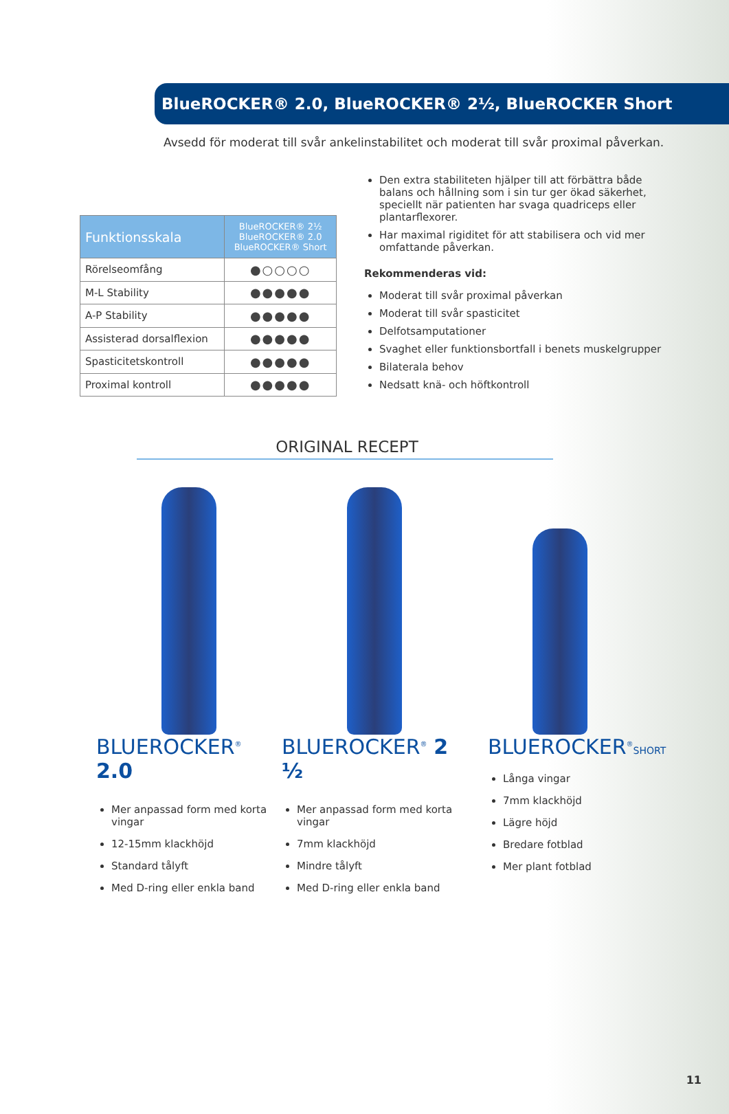BlueROCKER® 2.0, BlueROCKER® 2½, BlueROCKER Short
Avsedd för moderat till svår ankelinstabilitet och moderat till svår proximal påverkan.
| Funktionsskala | BlueROCKER® 2½ BlueROCKER® 2.0 BlueROCKER® Short |
| --- | --- |
| Rörelseomfång | ●○○○○ |
| M-L Stability | ●●●●● |
| A-P Stability | ●●●●● |
| Assisterad dorsalflexion | ●●●●● |
| Spasticitetskontroll | ●●●●● |
| Proximal kontroll | ●●●●● |
Den extra stabiliteten hjälper till att förbättra både balans och hållning som i sin tur ger ökad säkerhet, speciellt när patienten har svaga quadriceps eller plantarflexorer.
Har maximal rigiditet för att stabilisera och vid mer omfattande påverkan.
Rekommenderas vid:
Moderat till svår proximal påverkan
Moderat till svår spasticitet
Delfotsamputationer
Svaghet eller funktionsbortfall i benets muskelgrupper
Bilaterala behov
Nedsatt knä- och höftkontroll
ORIGINAL RECEPT
BLUEROCKER<sup>®</sup> 2.0
Mer anpassad form med korta vingar
12-15mm klackhöjd
Standard tålyft
Med D-ring eller enkla band
BLUEROCKER<sup>®</sup> 2 ½
Mer anpassad form med korta vingar
7mm klackhöjd
Mindre tålyft
Med D-ring eller enkla band
BLUEROCKER<sup>®</sup>SHORT
Långa vingar
7mm klackhöjd
Lägre höjd
Bredare fotblad
Mer plant fotblad
11